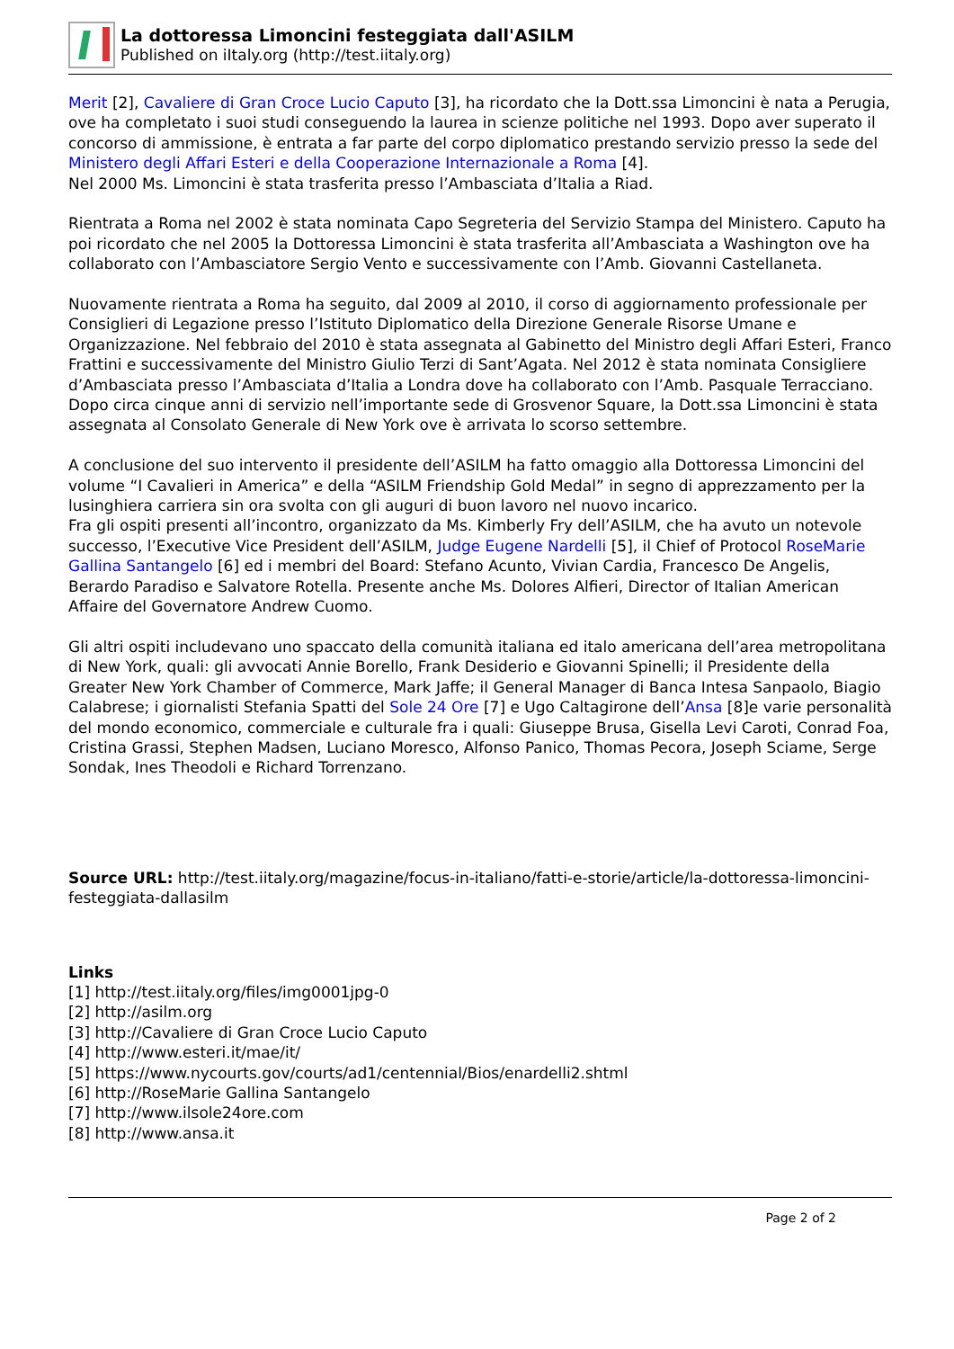La dottoressa Limoncini festeggiata dall'ASILM
Published on iItaly.org (http://test.iitaly.org)
Merit [2], Cavaliere di Gran Croce Lucio Caputo [3], ha ricordato che la Dott.ssa Limoncini è nata a Perugia, ove ha completato i suoi studi conseguendo la laurea in scienze politiche nel 1993. Dopo aver superato il concorso di ammissione, è entrata a far parte del corpo diplomatico prestando servizio presso la sede del Ministero degli Affari Esteri e della Cooperazione Internazionale a Roma [4].
Nel 2000 Ms. Limoncini è stata trasferita presso l’Ambasciata d’Italia a Riad.
Rientrata a Roma nel 2002 è stata nominata Capo Segreteria del Servizio Stampa del Ministero. Caputo ha poi ricordato che nel 2005 la Dottoressa Limoncini è stata trasferita all’Ambasciata a Washington ove ha collaborato con l’Ambasciatore Sergio Vento e successivamente con l’Amb. Giovanni Castellaneta.
Nuovamente rientrata a Roma ha seguito, dal 2009 al 2010, il corso di aggiornamento professionale per Consiglieri di Legazione presso l’Istituto Diplomatico della Direzione Generale Risorse Umane e Organizzazione. Nel febbraio del 2010 è stata assegnata al Gabinetto del Ministro degli Affari Esteri, Franco Frattini e successivamente del Ministro Giulio Terzi di Sant’Agata. Nel 2012 è stata nominata Consigliere d’Ambasciata presso l’Ambasciata d’Italia a Londra dove ha collaborato con l’Amb. Pasquale Terracciano. Dopo circa cinque anni di servizio nell’importante sede di Grosvenor Square, la Dott.ssa Limoncini è stata assegnata al Consolato Generale di New York ove è arrivata lo scorso settembre.
A conclusione del suo intervento il presidente dell’ASILM ha fatto omaggio alla Dottoressa Limoncini del volume “I Cavalieri in America” e della “ASILM Friendship Gold Medal” in segno di apprezzamento per la lusinghiera carriera sin ora svolta con gli auguri di buon lavoro nel nuovo incarico.
Fra gli ospiti presenti all’incontro, organizzato da Ms. Kimberly Fry dell’ASILM, che ha avuto un notevole successo, l’Executive Vice President dell’ASILM, Judge Eugene Nardelli [5], il Chief of Protocol RoseMarie Gallina Santangelo [6] ed i membri del Board: Stefano Acunto, Vivian Cardia, Francesco De Angelis, Berardo Paradiso e Salvatore Rotella. Presente anche Ms. Dolores Alfieri, Director of Italian American Affaire del Governatore Andrew Cuomo.
Gli altri ospiti includevano uno spaccato della comunità italiana ed italo americana dell’area metropolitana di New York, quali: gli avvocati Annie Borello, Frank Desiderio e Giovanni Spinelli; il Presidente della Greater New York Chamber of Commerce, Mark Jaffe; il General Manager di Banca Intesa Sanpaolo, Biagio Calabrese; i giornalisti Stefania Spatti del Sole 24 Ore [7] e Ugo Caltagirone dell’Ansa [8]e varie personalità del mondo economico, commerciale e culturale fra i quali: Giuseppe Brusa, Gisella Levi Caroti, Conrad Foa, Cristina Grassi, Stephen Madsen, Luciano Moresco, Alfonso Panico, Thomas Pecora, Joseph Sciame, Serge Sondak, Ines Theodoli e Richard Torrenzano.
Source URL: http://test.iitaly.org/magazine/focus-in-italiano/fatti-e-storie/article/la-dottoressa-limoncini-festeggiata-dallasilm
Links
[1] http://test.iitaly.org/files/img0001jpg-0
[2] http://asilm.org
[3] http://Cavaliere di Gran Croce Lucio Caputo
[4] http://www.esteri.it/mae/it/
[5] https://www.nycourts.gov/courts/ad1/centennial/Bios/enardelli2.shtml
[6] http://RoseMarie Gallina Santangelo
[7] http://www.ilsole24ore.com
[8] http://www.ansa.it
Page 2 of 2